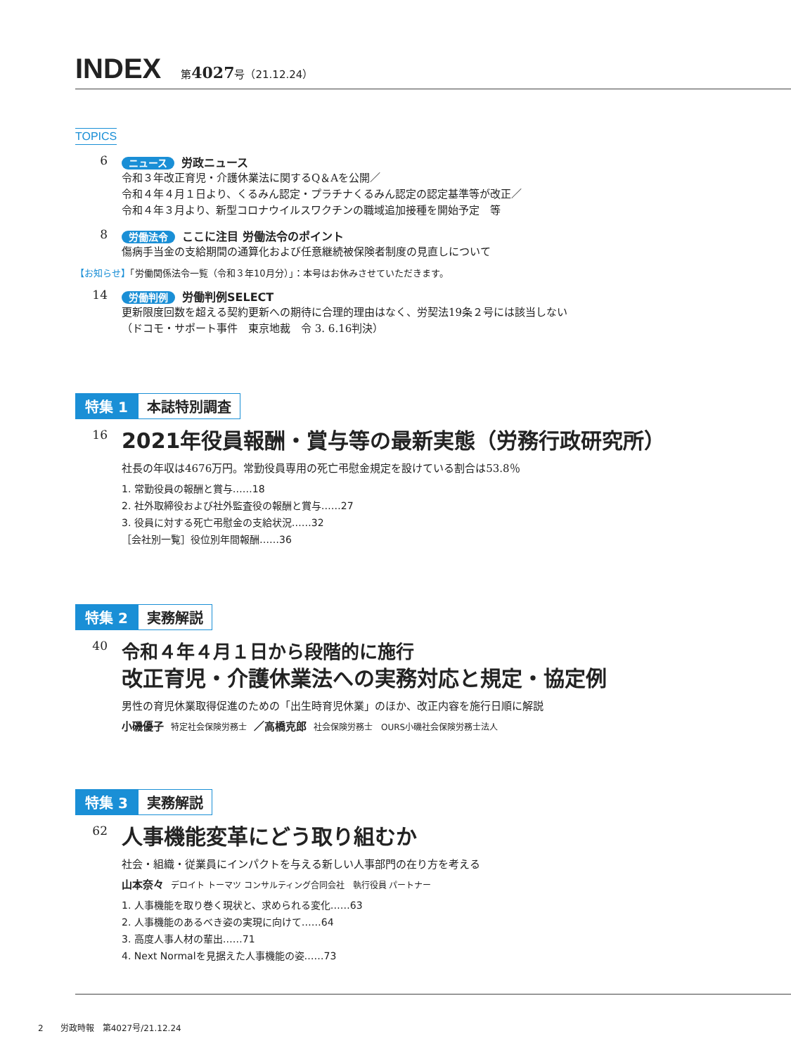INDEX
第4027号（21.12.24）
TOPICS
6
ニュース 労政ニュース
令和３年改正育児・介護休業法に関するQ＆Aを公開／
令和４年４月１日より、くるみん認定・プラチナくるみん認定の認定基準等が改正／
令和４年３月より、新型コロナウイルスワクチンの職域追加接種を開始予定　等
8
労働法令 ここに注目 労働法令のポイント
傷病手当金の支給期間の通算化および任意継続被保険者制度の見直しについて
【お知らせ】「労働関係法令一覧（令和３年10月分）」：本号はお休みさせていただきます。
14
労働判例 労働判例SELECT
更新限度回数を超える契約更新への期待に合理的理由はなく、労契法19条２号には該当しない
（ドコモ・サポート事件　東京地裁　令 3. 6.16判決）
特集 1 本誌特別調査
16
2021年役員報酬・賞与等の最新実態（労務行政研究所）
社長の年収は4676万円。常勤役員専用の死亡弔慰金規定を設けている割合は53.8％
1. 常勤役員の報酬と賞与……18
2. 社外取締役および社外監査役の報酬と賞与……27
3. 役員に対する死亡弔慰金の支給状況……32
［会社別一覧］役位別年間報酬……36
特集 2 実務解説
40
令和４年４月１日から段階的に施行
改正育児・介護休業法への実務対応と規定・協定例
男性の育児休業取得促進のための「出生時育児休業」のほか、改正内容を施行日順に解説
小磯優子 特定社会保険労務士 ／高橋克郎 社会保険労務士　OURS小磯社会保険労務士法人
特集 3 実務解説
62
人事機能変革にどう取り組むか
社会・組織・従業員にインパクトを与える新しい人事部門の在り方を考える
山本奈々 デロイト トーマツ コンサルティング合同会社　執行役員 パートナー
1. 人事機能を取り巻く現状と、求められる変化……63
2. 人事機能のあるべき姿の実現に向けて……64
3. 高度人事人材の輩出……71
4. Next Normalを見据えた人事機能の姿……73
2　　労政時報　第4027号/21.12.24